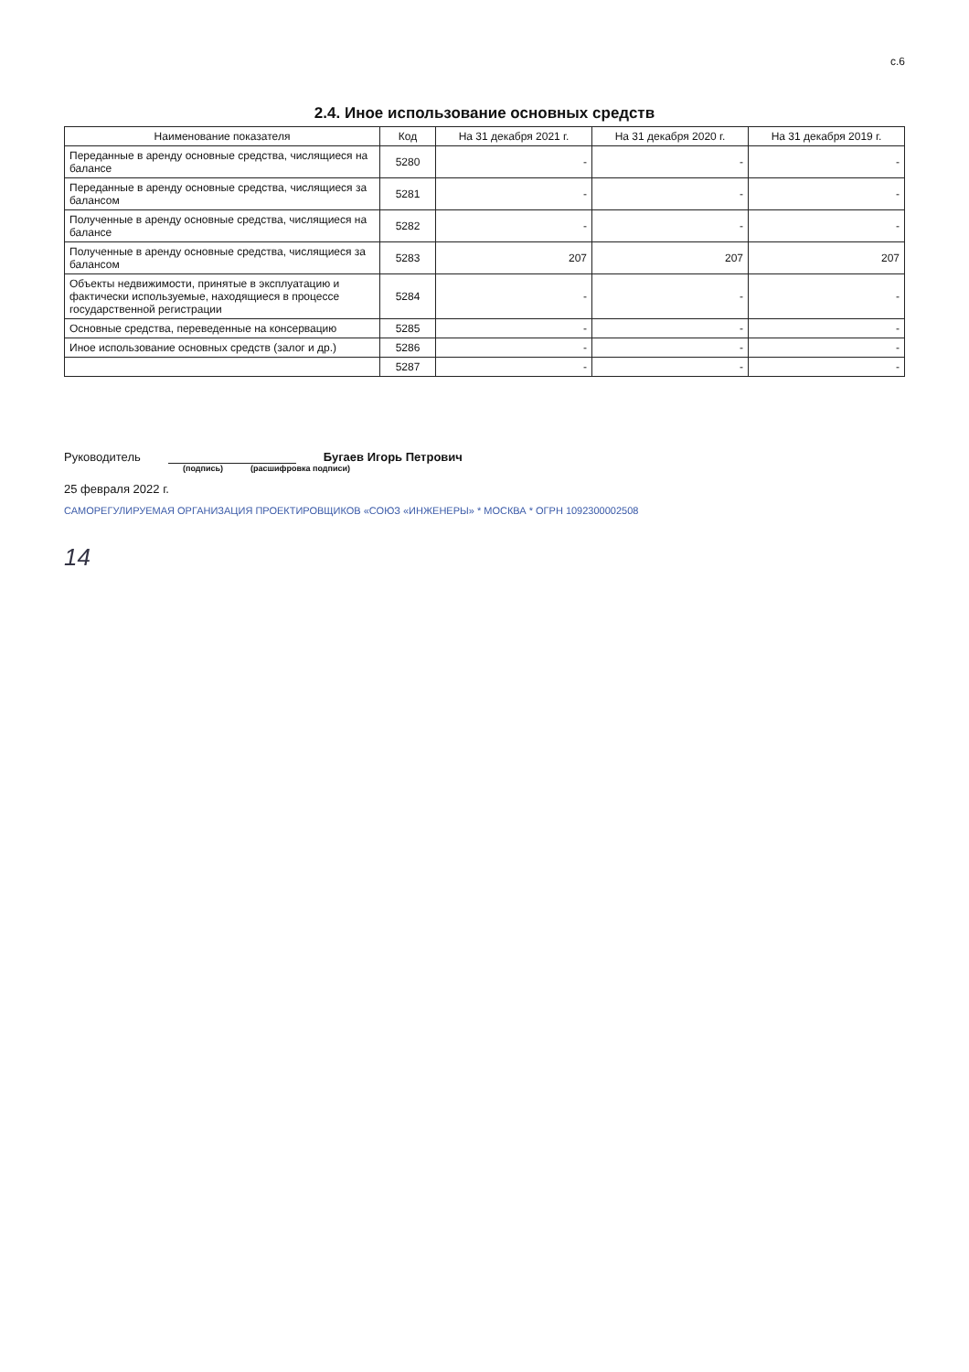с.6
2.4. Иное использование основных средств
| Наименование показателя | Код | На 31 декабря 2021 г. | На 31 декабря 2020 г. | На 31 декабря 2019 г. |
| --- | --- | --- | --- | --- |
| Переданные в аренду основные средства, числящиеся на балансе | 5280 | - | - | - |
| Переданные в аренду основные средства, числящиеся за балансом | 5281 | - | - | - |
| Полученные в аренду основные средства, числящиеся на балансе | 5282 | - | - | - |
| Полученные в аренду основные средства, числящиеся за балансом | 5283 | 207 | 207 | 207 |
| Объекты недвижимости, принятые в эксплуатацию и фактически используемые, находящиеся в процессе государственной регистрации | 5284 | - | - | - |
| Основные средства, переведенные на консервацию | 5285 | - | - | - |
| Иное использование основных средств (залог и др.) | 5286 | - | - | - |
| | 5287 | - | - | - |
Руководитель Бугаев Игорь Петрович
(подпись) (расшифровка подписи)
25 февраля 2022 г.
САМОРЕГУЛИРУЕМАЯ ОРГАНИЗАЦИЯ ПРОЕКТИРОВЩИКОВ «СОЮЗ «ИНЖЕНЕРЫ» * МОСКВА * ОГРН 1092300002508
14